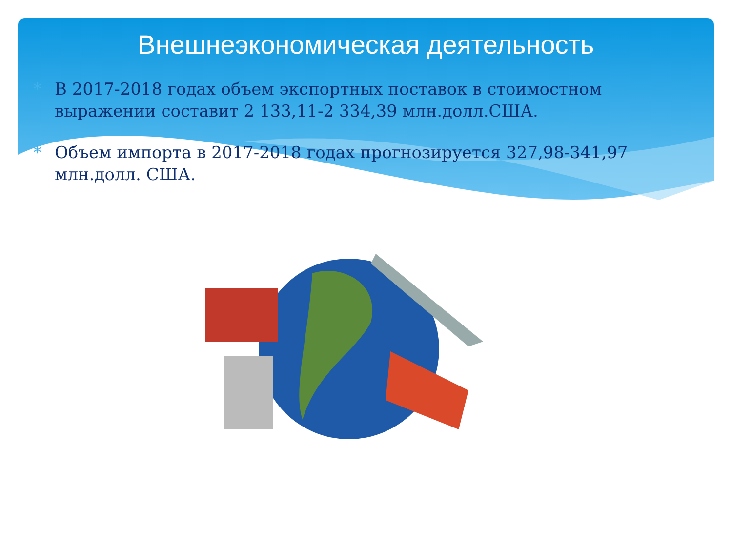Внешнеэкономическая деятельность
* В 2017-2018 годах объем экспортных поставок в стоимостном выражении составит 2 133,11-2 334,39 млн.долл.США.
* Объем импорта в 2017-2018 годах прогнозируется 327,98-341,97 млн.долл. США.